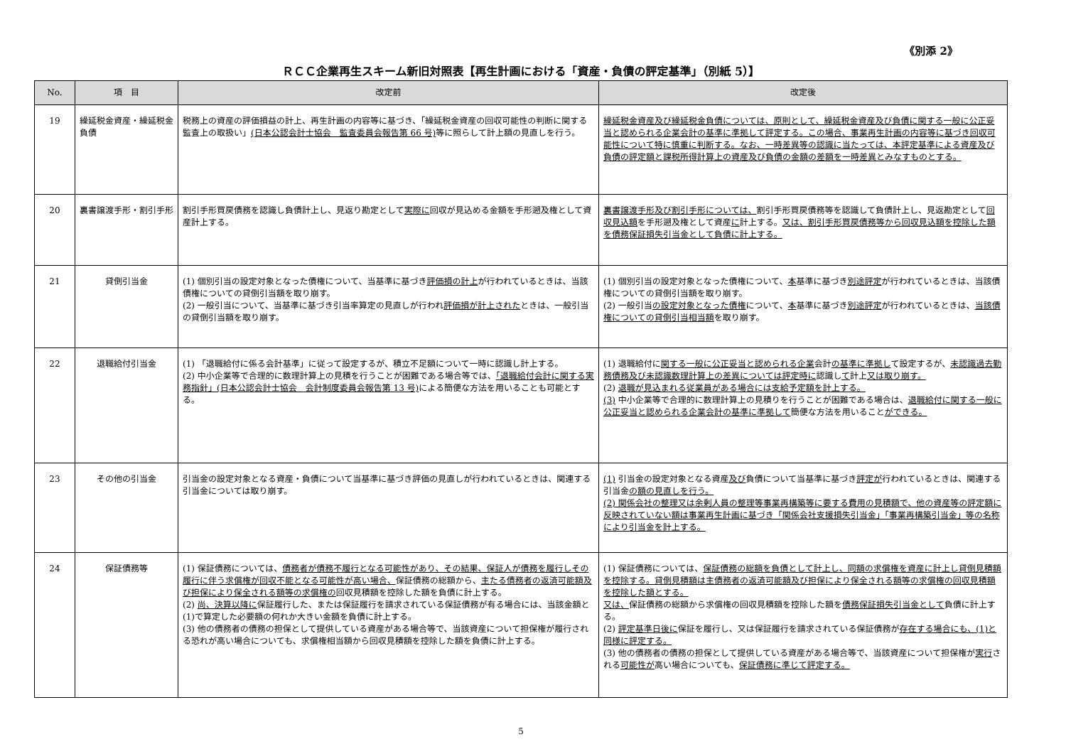《別添 2》
ＲＣＣ企業再生スキーム新旧対照表【再生計画における「資産・負債の評定基準」（別紙 5）】
| No. | 項 目 | 改定前 | 改定後 |
| --- | --- | --- | --- |
| 19 | 繰延税金資産・繰延税金負債 | 税務上の資産の評価損益の計上、再生計画の内容等に基づき、「繰延税金資産の回収可能性の判断に関する監査上の取扱い」 (日本公認会計士協会 監査委員会報告第 66 号) 等に照らして計上額の見直しを行う。 | 繰延税金資産及び繰延税金負債については、原則として、繰延税金資産及び負債に関する一般に公正妥当と認められる企業会計の基準に準拠して評定する。この場合、事業再生計画の内容等に基づき回収可能性について特に慎重に判断する。なお、一時差異等の認識に当たっては、本評定基準による資産及び負債の評定額と課税所得計算上の資産及び負債の金額の差額を一時差異とみなすものとする。 |
| 20 | 裏書譲渡手形・割引手形 | 割引手形買戻債務を認識し負債計上し、見返り勘定として 実際に 回収が見込める金額を手形遡及権として資産計上する。 | 裏書譲渡手形及び割引手形については、 割引手形買戻債務等を認識して負債計上し、見返勘定として 回収見込額 を手形遡及権として資産 に 計上する。 又は、割引手形買戻債務等から回収見込額を控除した額を債務保証損失引当金として負債に計上する。 |
| 21 | 貸倒引当金 | (1) 個別引当の設定対象となった債権について、当基準に基づき 評価損の計上 が行われているときは、当該債権についての貸倒引当額を取り崩す。 (2) 一般引当について、当基準に基づき引当率算定の見直しが行われ 評価損が計上された ときは、一般引当の貸倒引当額を取り崩す。 | (1) 個別引当の設定対象となった債権について、 本 基準に基づき 別途評定 が行われているときは、当該債権についての貸倒引当額を取り崩す。 (2) 一般引当 の設定対象となった債権 について、 本 基準に基づき 別途評定 が行われているときは、 当該債権についての貸倒引当相当額 を取り崩す。 |
| 22 | 退職給付引当金 | (1) 「退職給付に係る会計基準」に従って設定するが、積立不足額について一時に認識し計上する。 (2) 中小企業等で合理的に数理計算上の見積を行うことが困難である場合等では、 「退職給付会計に関する実務指針」(日本公認会計士協会 会計制度委員会報告第 13 号) による簡便な方法を用いることも可能とする。 | (1) 退職給付に 関する一般に公正妥当と認められる企業 会計 の基準に準拠し て設定するが、 未認識過去勤務債務及び未認識数理計算上の差異については評定時に 認識し て 計上 又は取り崩す。 (2) 退職が見込まれる従業員がある場合には支給予定額を計上する。 (3) 中小企業等で合理的に数理計算上の見積りを行うことが困難である場合は、 退職給付に関する一般に公正妥当と認められる企業会計の基準に準拠して 簡便な方法を用いること ができる。 |
| 23 | その他の引当金 | 引当金の設定対象となる資産・負債について当基準に基づき評価の見直しが行われているときは、関連する引当金については取り崩す。 | (1) 引当金の設定対象となる資産 及び 負債について当基準に基づき 評定が 行われているときは、関連する引当金 の額の見直しを行う。 (2) 関係会社の整理又は余剰人員の整理等事業再構築等に要する費用の見積額で、他の資産等の評定額に反映されていない額は事業再生計画に基づき「関係会社支援損失引当金」「事業再構築引当金」等の名称により引当金を計上する。 |
| 24 | 保証債務等 | (1) 保証債務については、 債務者が債務不履行となる可能性があり、その結果、保証人が債務を履行しその履行に伴う求償権が回収不能となる可能性が高い場合、 保証債務の総額から、 主たる債務者の返済可能額及び担保により保全される額等の求償権の 回収見積額を控除した額を負債に計上する。 (2) 尚、決算以降に 保証履行した、または保証履行を請求されている保証債務が有る場合には、当該金額と(1)で算定した必要額の何れか大きい金額を負債に計上する。 (3) 他の債務者の債務の担保として提供している資産がある場合等で、当該資産について担保権が履行される恐れが高い場合についても、求償権相当額から回収見積額を控除した額を負債に計上する。 | (1) 保証債務については、 保証債務の総額を負債として計上し、同額の求償権を資産に計上し貸倒見積額を控除する。貸倒見積額は主債務者の返済可能額及び担保により保全される額等の求償権の回収見積額を控除した額とする。 又は、 保証債務の総額から求償権の回収見積額を控除した額を 債務保証損失引当金として 負債に計上する。 (2) 評定基準日後に 保証を履行し、又は保証履行を請求されている保証債務が 存在する場合にも、(1)と同様に評定する。 (3) 他の債務者の債務の担保として提供している資産がある場合等で、当該資産について担保権が 実行 される 可能性が 高い場合についても、 保証債務に準じて評定する。 |
5